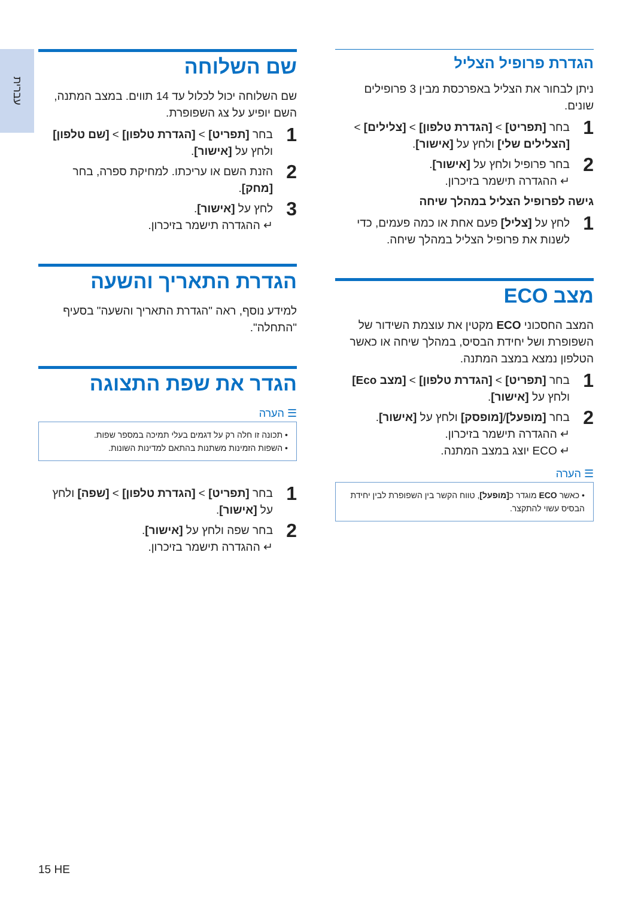עברית
הגדרת פרופיל הצליל
ניתן לבחור את הצליל באפרכסת מבין 3 פרופילים שונים.
1
בחר [תפריט] > [הגדרת טלפון] > [צלילים] > [הצלילים שלי] ולחץ על [אישור].
2
בחר פרופיל ולחץ על [אישור].
↵ ההגדרה תישמר בזיכרון.
גישה לפרופיל הצליל במהלך שיחה
1
לחץ על [צליל] פעם אחת או כמה פעמים, כדי לשנות את פרופיל הצליל במהלך שיחה.
מצב ECO
המצב החסכוני ECO מקטין את עוצמת השידור של השפופרת ושל יחידת הבסיס, במהלך שיחה או כאשר הטלפון נמצא במצב המתנה.
1
בחר [תפריט] > [הגדרת טלפון] > [מצב Eco] ולחץ על [אישור].
2
בחר [מופעל]/[מופסק] ולחץ על [אישור].
↵ ההגדרה תישמר בזיכרון.
↵ ECO יוצג במצב המתנה.
☰ הערה
• כאשר ECO מוגדר כ[מופעל], טווח הקשר בין השפופרת לבין יחידת הבסיס עשוי להתקצר.
שם השלוחה
שם השלוחה יכול לכלול עד 14 תווים. במצב המתנה, השם יופיע על צג השפופרת.
1
בחר [תפריט] > [הגדרת טלפון] > [שם טלפון] ולחץ על [אישור].
2
הזנת השם או עריכתו. למחיקת ספרה, בחר [מחק].
3
לחץ על [אישור].
↵ ההגדרה תישמר בזיכרון.
הגדרת התאריך והשעה
למידע נוסף, ראה "הגדרת התאריך והשעה" בסעיף "התחלה".
הגדר את שפת התצוגה
☰ הערה
• תכונה זו חלה רק על דגמים בעלי תמיכה במספר שפות.
• השפות הזמינות משתנות בהתאם למדינות השונות.
1
בחר [תפריט] > [הגדרת טלפון] > [שפה] ולחץ על [אישור].
2
בחר שפה ולחץ על [אישור].
↵ ההגדרה תישמר בזיכרון.
15 HE